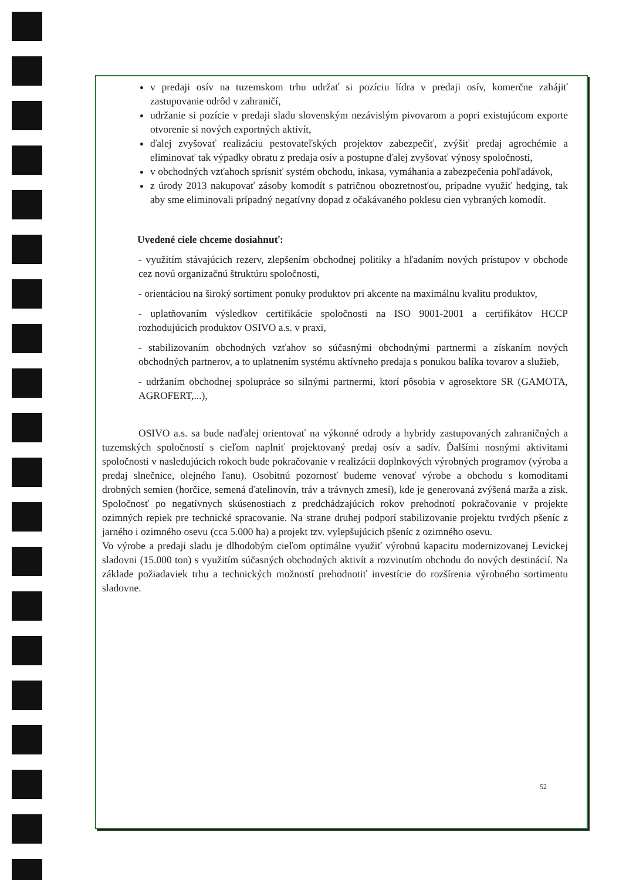v predaji osív na tuzemskom trhu udržať si pozíciu lídra v predaji osív, komerčne zahájiť zastupovanie odrôd v zahraničí,
udržanie si pozície v predaji sladu slovenským nezávislým pivovarom a popri existujúcom exporte otvorenie si nových exportných aktivít,
ďalej zvyšovať realizáciu pestovateľských projektov zabezpečiť, zvýšiť predaj agrochémie a eliminovať tak výpadky obratu z predaja osív a postupne ďalej zvyšovať výnosy spoločnosti,
v obchodných vzťahoch sprísniť systém obchodu, inkasa, vymáhania a zabezpečenia pohľadávok,
z úrody 2013 nakupovať zásoby komodít s patričnou obozretnosťou, prípadne využiť hedging, tak aby sme eliminovali prípadný negatívny dopad z očakávaného poklesu cien vybraných komodít.
Uvedené ciele chceme dosiahnuť:
- využitím stávajúcich rezerv, zlepšením obchodnej politiky a hľadaním nových prístupov v obchode cez novú organizačnú štruktúru spoločnosti,
- orientáciou na široký sortiment ponuky produktov pri akcente na maximálnu kvalitu produktov,
- uplatňovaním výsledkov certifikácie spoločnosti na ISO 9001-2001 a certifikátov HCCP rozhodujúcich produktov OSIVO a.s. v praxi,
- stabilizovaním obchodných vzťahov so súčasnými obchodnými partnermi a získaním nových obchodných partnerov, a to uplatnením systému aktívneho predaja s ponukou balíka tovarov a služieb,
- udržaním obchodnej spolupráce so silnými partnermi, ktorí pôsobia v agrosektore SR (GAMOTA, AGROFERT,...),
OSIVO a.s. sa bude naďalej orientovať na výkonné odrody a hybridy zastupovaných zahraničných a tuzemských spoločností s cieľom naplniť projektovaný predaj osív a sadív. Ďalšími nosnými aktivitami spoločnosti v nasledujúcich rokoch bude pokračovanie v realizácii doplnkových výrobných programov (výroba a predaj slnečnice, olejného ľanu). Osobitnú pozornosť budeme venovať výrobe a obchodu s komoditami drobných semien (horčice, semená ďatelinovín, tráv a trávnych zmesí), kde je generovaná zvýšená marža a zisk. Spoločnosť po negatívnych skúsenostiach z predchádzajúcich rokov prehodnotí pokračovanie v projekte ozimných repiek pre technické spracovanie. Na strane druhej podporí stabilizovanie projektu tvrdých pšeníc z jarného i ozimného osevu (cca 5.000 ha) a projekt tzv. vylepšujúcich pšeníc z ozimného osevu.
Vo výrobe a predaji sladu je dlhodobým cieľom optimálne využiť výrobnú kapacitu modernizovanej Levickej sladovni (15.000 ton) s využitím súčasných obchodných aktivít a rozvinutím obchodu do nových destinácií. Na základe požiadaviek trhu a technických možností prehodnotiť investície do rozšírenia výrobného sortimentu sladovne.
52